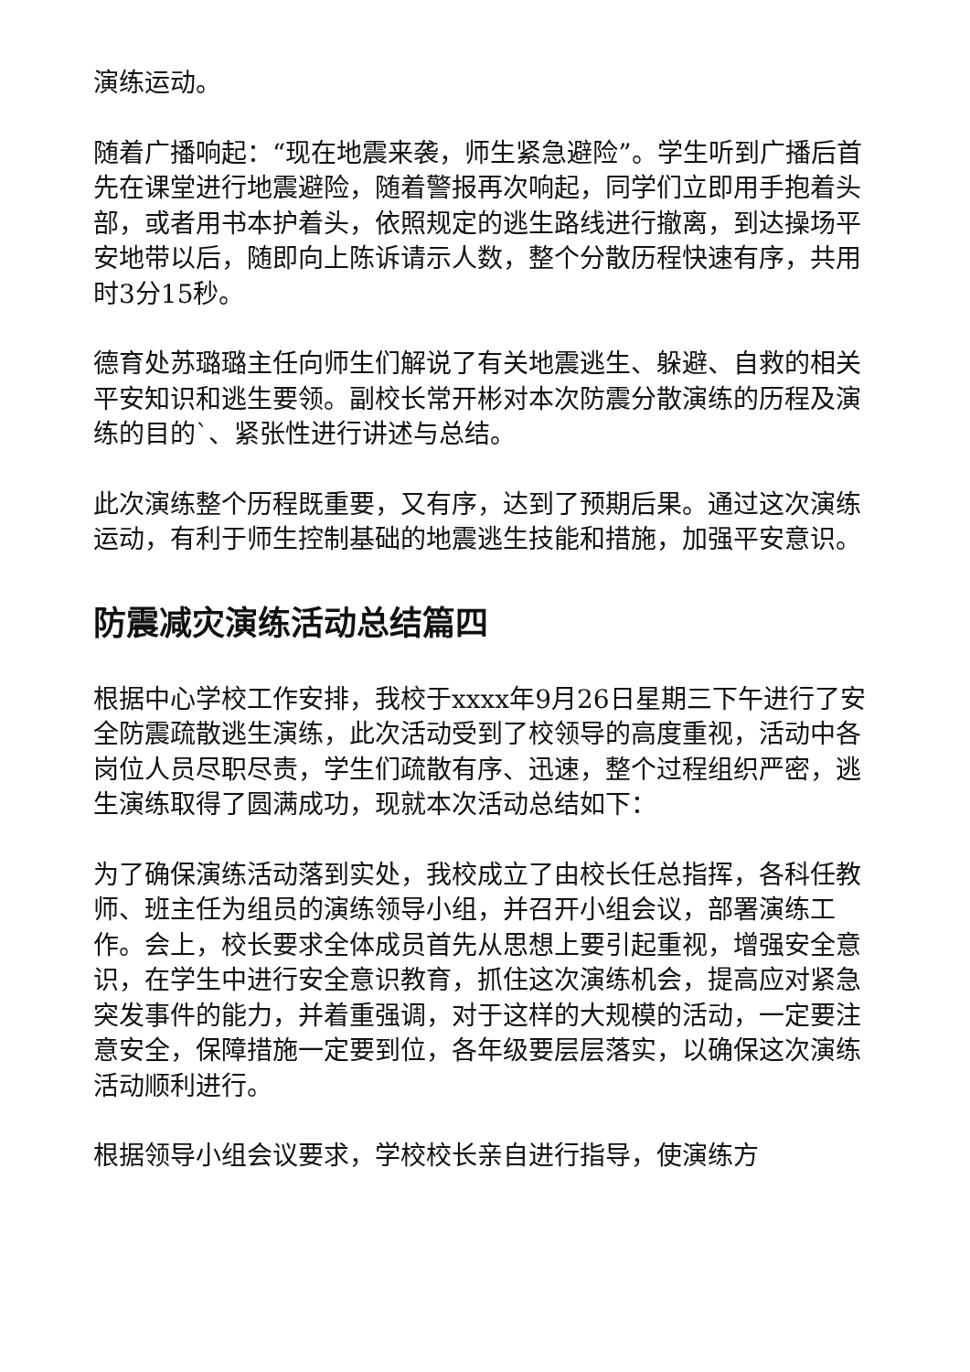演练运动。
随着广播响起：“现在地震来袭，师生紧急避险”。学生听到广播后首先在课堂进行地震避险，随着警报再次响起，同学们立即用手抱着头部，或者用书本护着头，依照规定的逃生路线进行撤离，到达操场平安地带以后，随即向上陈诉请示人数，整个分散历程快速有序，共用时3分15秒。
德育处苏璐璐主任向师生们解说了有关地震逃生、躲避、自救的相关平安知识和逃生要领。副校长常开彬对本次防震分散演练的历程及演练的目的`、紧张性进行讲述与总结。
此次演练整个历程既重要，又有序，达到了预期后果。通过这次演练运动，有利于师生控制基础的地震逃生技能和措施，加强平安意识。
防震减灾演练活动总结篇四
根据中心学校工作安排，我校于xxxx年9月26日星期三下午进行了安全防震疏散逃生演练，此次活动受到了校领导的高度重视，活动中各岗位人员尽职尽责，学生们疏散有序、迅速，整个过程组织严密，逃生演练取得了圆满成功，现就本次活动总结如下：
为了确保演练活动落到实处，我校成立了由校长任总指挥，各科任教师、班主任为组员的演练领导小组，并召开小组会议，部署演练工作。会上，校长要求全体成员首先从思想上要引起重视，增强安全意识，在学生中进行安全意识教育，抓住这次演练机会，提高应对紧急突发事件的能力，并着重强调，对于这样的大规模的活动，一定要注意安全，保障措施一定要到位，各年级要层层落实，以确保这次演练活动顺利进行。
根据领导小组会议要求，学校校长亲自进行指导，使演练方